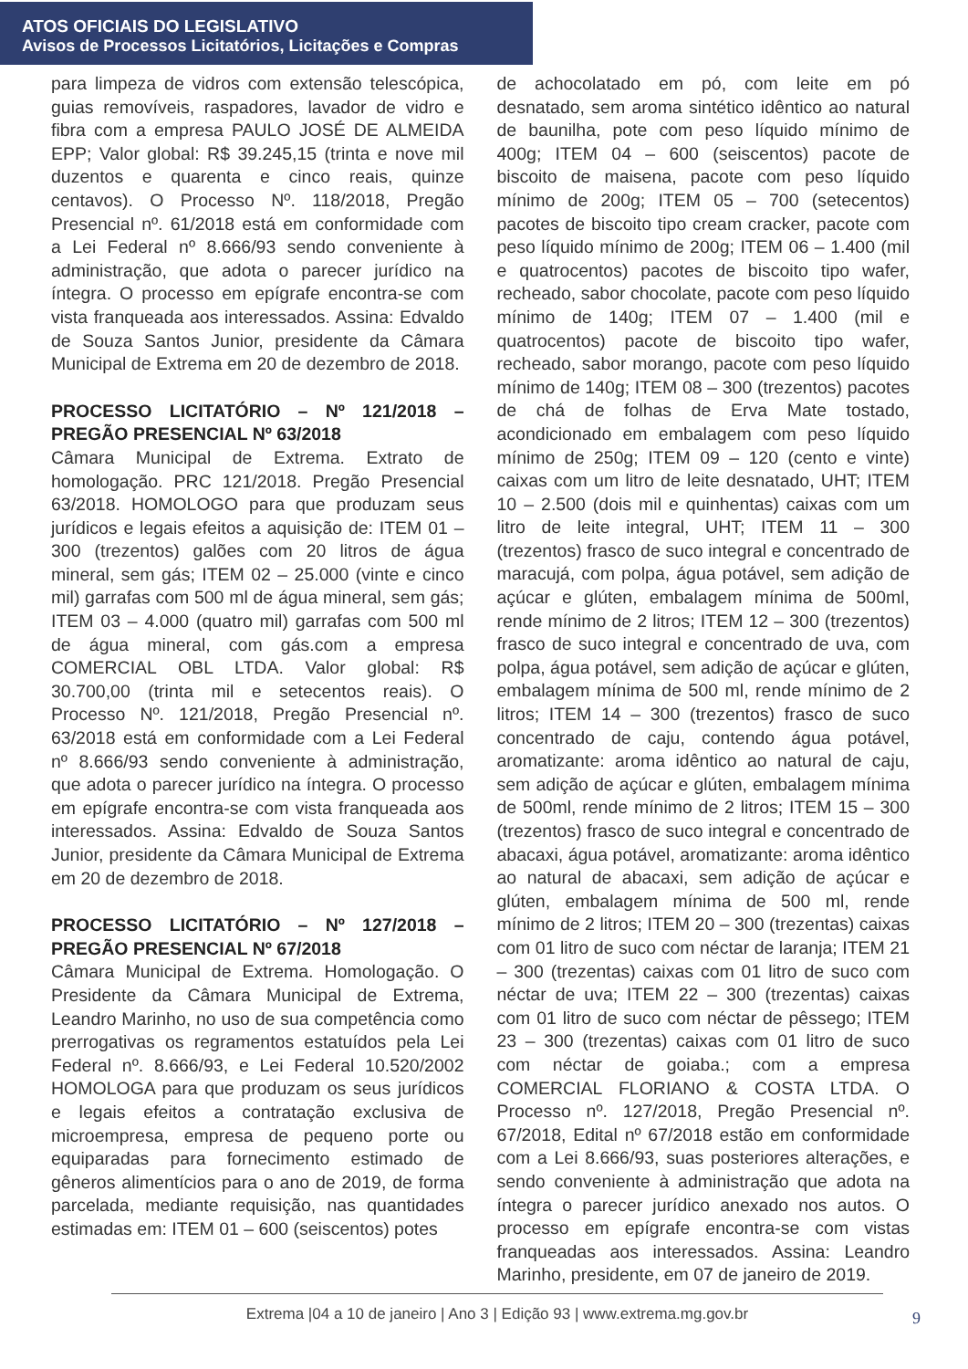ATOS OFICIAIS DO LEGISLATIVO
Avisos de Processos Licitatórios, Licitações e Compras
para limpeza de vidros com extensão telescópica, guias removíveis, raspadores, lavador de vidro e fibra com a empresa PAULO JOSÉ DE ALMEIDA EPP; Valor global: R$ 39.245,15 (trinta e nove mil duzentos e quarenta e cinco reais, quinze centavos). O Processo Nº. 118/2018, Pregão Presencial nº. 61/2018 está em conformidade com a Lei Federal nº 8.666/93 sendo conveniente à administração, que adota o parecer jurídico na íntegra. O processo em epígrafe encontra-se com vista franqueada aos interessados. Assina: Edvaldo de Souza Santos Junior, presidente da Câmara Municipal de Extrema em 20 de dezembro de 2018.
PROCESSO LICITATÓRIO – Nº 121/2018 – PREGÃO PRESENCIAL Nº 63/2018
Câmara Municipal de Extrema. Extrato de homologação. PRC 121/2018. Pregão Presencial 63/2018. HOMOLOGO para que produzam seus jurídicos e legais efeitos a aquisição de: ITEM 01 – 300 (trezentos) galões com 20 litros de água mineral, sem gás; ITEM 02 – 25.000 (vinte e cinco mil) garrafas com 500 ml de água mineral, sem gás; ITEM 03 – 4.000 (quatro mil) garrafas com 500 ml de água mineral, com gás.com a empresa COMERCIAL OBL LTDA. Valor global: R$ 30.700,00 (trinta mil e setecentos reais). O Processo Nº. 121/2018, Pregão Presencial nº. 63/2018 está em conformidade com a Lei Federal nº 8.666/93 sendo conveniente à administração, que adota o parecer jurídico na íntegra. O processo em epígrafe encontra-se com vista franqueada aos interessados. Assina: Edvaldo de Souza Santos Junior, presidente da Câmara Municipal de Extrema em 20 de dezembro de 2018.
PROCESSO LICITATÓRIO – Nº 127/2018 – PREGÃO PRESENCIAL Nº 67/2018
Câmara Municipal de Extrema. Homologação. O Presidente da Câmara Municipal de Extrema, Leandro Marinho, no uso de sua competência como prerrogativas os regramentos estatuídos pela Lei Federal nº. 8.666/93, e Lei Federal 10.520/2002 HOMOLOGA para que produzam os seus jurídicos e legais efeitos a contratação exclusiva de microempresa, empresa de pequeno porte ou equiparadas para fornecimento estimado de gêneros alimentícios para o ano de 2019, de forma parcelada, mediante requisição, nas quantidades estimadas em: ITEM 01 – 600 (seiscentos) potes
de achocolatado em pó, com leite em pó desnatado, sem aroma sintético idêntico ao natural de baunilha, pote com peso líquido mínimo de 400g; ITEM 04 – 600 (seiscentos) pacote de biscoito de maisena, pacote com peso líquido mínimo de 200g; ITEM 05 – 700 (setecentos) pacotes de biscoito tipo cream cracker, pacote com peso líquido mínimo de 200g; ITEM 06 – 1.400 (mil e quatrocentos) pacotes de biscoito tipo wafer, recheado, sabor chocolate, pacote com peso líquido mínimo de 140g; ITEM 07 – 1.400 (mil e quatrocentos) pacote de biscoito tipo wafer, recheado, sabor morango, pacote com peso líquido mínimo de 140g; ITEM 08 – 300 (trezentos) pacotes de chá de folhas de Erva Mate tostado, acondicionado em embalagem com peso líquido mínimo de 250g; ITEM 09 – 120 (cento e vinte) caixas com um litro de leite desnatado, UHT; ITEM 10 – 2.500 (dois mil e quinhentas) caixas com um litro de leite integral, UHT; ITEM 11 – 300 (trezentos) frasco de suco integral e concentrado de maracujá, com polpa, água potável, sem adição de açúcar e glúten, embalagem mínima de 500ml, rende mínimo de 2 litros; ITEM 12 – 300 (trezentos) frasco de suco integral e concentrado de uva, com polpa, água potável, sem adição de açúcar e glúten, embalagem mínima de 500 ml, rende mínimo de 2 litros; ITEM 14 – 300 (trezentos) frasco de suco concentrado de caju, contendo água potável, aromatizante: aroma idêntico ao natural de caju, sem adição de açúcar e glúten, embalagem mínima de 500ml, rende mínimo de 2 litros; ITEM 15 – 300 (trezentos) frasco de suco integral e concentrado de abacaxi, água potável, aromatizante: aroma idêntico ao natural de abacaxi, sem adição de açúcar e glúten, embalagem mínima de 500 ml, rende mínimo de 2 litros; ITEM 20 – 300 (trezentas) caixas com 01 litro de suco com néctar de laranja; ITEM 21 – 300 (trezentas) caixas com 01 litro de suco com néctar de uva; ITEM 22 – 300 (trezentas) caixas com 01 litro de suco com néctar de pêssego; ITEM 23 – 300 (trezentas) caixas com 01 litro de suco com néctar de goiaba.; com a empresa COMERCIAL FLORIANO & COSTA LTDA. O Processo nº. 127/2018, Pregão Presencial nº. 67/2018, Edital nº 67/2018 estão em conformidade com a Lei 8.666/93, suas posteriores alterações, e sendo conveniente à administração que adota na íntegra o parecer jurídico anexado nos autos. O processo em epígrafe encontra-se com vistas franqueadas aos interessados. Assina: Leandro Marinho, presidente, em 07 de janeiro de 2019.
Extrema |04 a 10 de janeiro | Ano 3 | Edição 93 | www.extrema.mg.gov.br
9